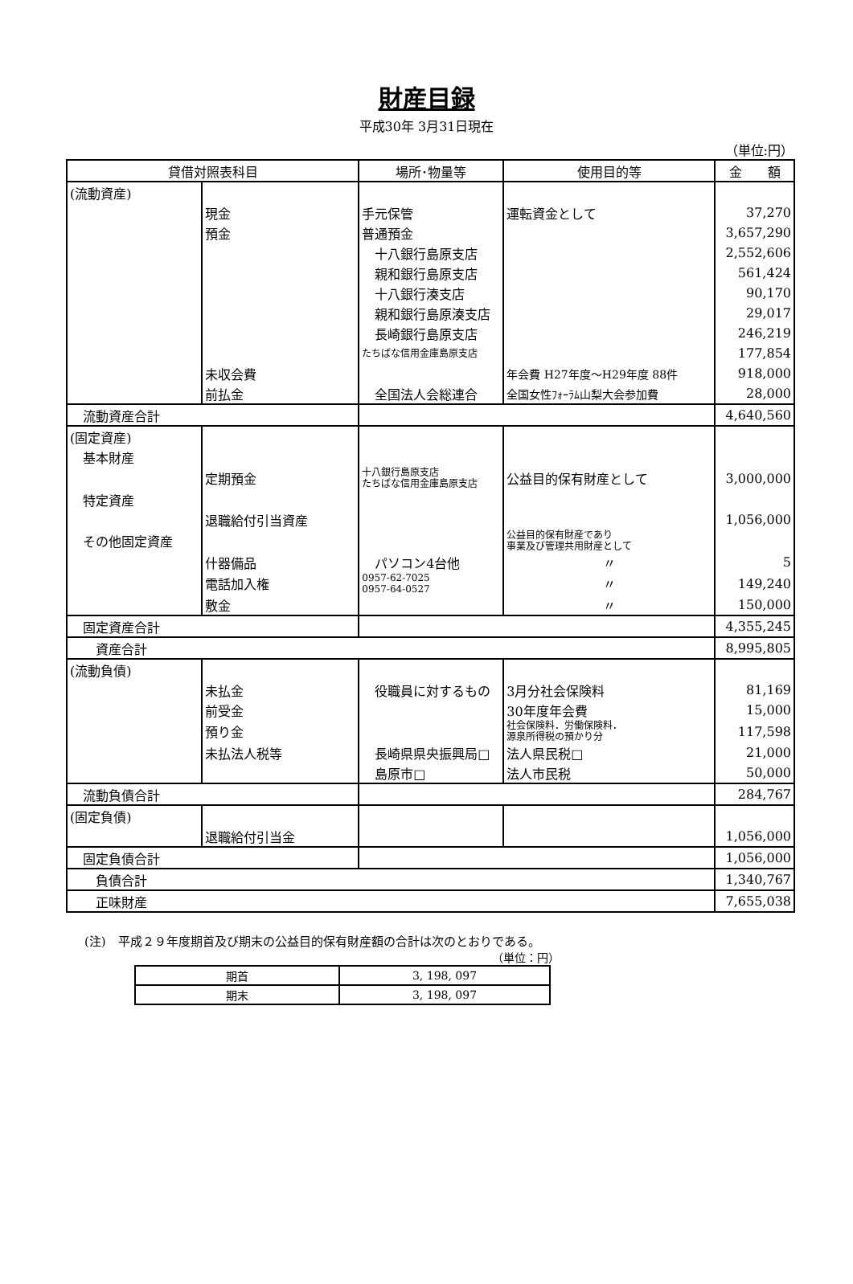財産目録
平成30年 3月31日現在
（単位:円）
| 貸借対照表科目 | | 場所･物量等 | 使用目的等 | 金 額 |
| --- | --- | --- | --- | --- |
| (流動資産) | | | | |
| | 現金 | 手元保管 | 運転資金として | 37,270 |
| | 預金 | 普通預金 | | 3,657,290 |
| | | 十八銀行島原支店 | | 2,552,606 |
| | | 親和銀行島原支店 | | 561,424 |
| | | 十八銀行湊支店 | | 90,170 |
| | | 親和銀行島原湊支店 | | 29,017 |
| | | 長崎銀行島原支店 | | 246,219 |
| | | たちばな信用金庫島原支店 | | 177,854 |
| | 未収会費 | | 年会費 H27年度～H29年度 88件 | 918,000 |
| | 前払金 | 全国法人会総連合 | 全国女性ﾌｫｰﾗﾑ山梨大会参加費 | 28,000 |
| 流動資産合計 | | | | 4,640,560 |
| (固定資産) | | | | |
| 基本財産 | | | | |
| | 定期預金 | 十八銀行島原支店 たちばな信用金庫島原支店 | 公益目的保有財産として | 3,000,000 |
| 特定資産 | | | | |
| | 退職給付引当資産 | | | 1,056,000 |
| その他固定資産 | | | 公益目的保有財産であり 事業及び管理共用財産として | |
| | 什器備品 | パソコン4台他 | 〃 | 5 |
| | 電話加入権 | 0957-62-7025 0957-64-0527 | 〃 | 149,240 |
| | 敷金 | | 〃 | 150,000 |
| 固定資産合計 | | | | 4,355,245 |
| 資産合計 | | | | 8,995,805 |
| (流動負債) | | | | |
| | 未払金 | 役職員に対するもの | 3月分社会保険料 | 81,169 |
| | 前受金 | | 30年度年会費 | 15,000 |
| | 預り金 | | 社会保険料．労働保険料． 源泉所得税の預かり分 | 117,598 |
| | 未払法人税等 | 長崎県県央振興局□ | 法人県民税□ | 21,000 |
| | | 島原市□ | 法人市民税 | 50,000 |
| 流動負債合計 | | | | 284,767 |
| (固定負債) | | | | |
| | 退職給付引当金 | | | 1,056,000 |
| 固定負債合計 | | | | 1,056,000 |
| 負債合計 | | | | 1,340,767 |
| 正味財産 | | | | 7,655,038 |
(注)　平成２９年度期首及び期末の公益目的保有財産額の合計は次のとおりである。
（単位：円）
| 期首 | 3, 198, 097 |
| 期末 | 3, 198, 097 |